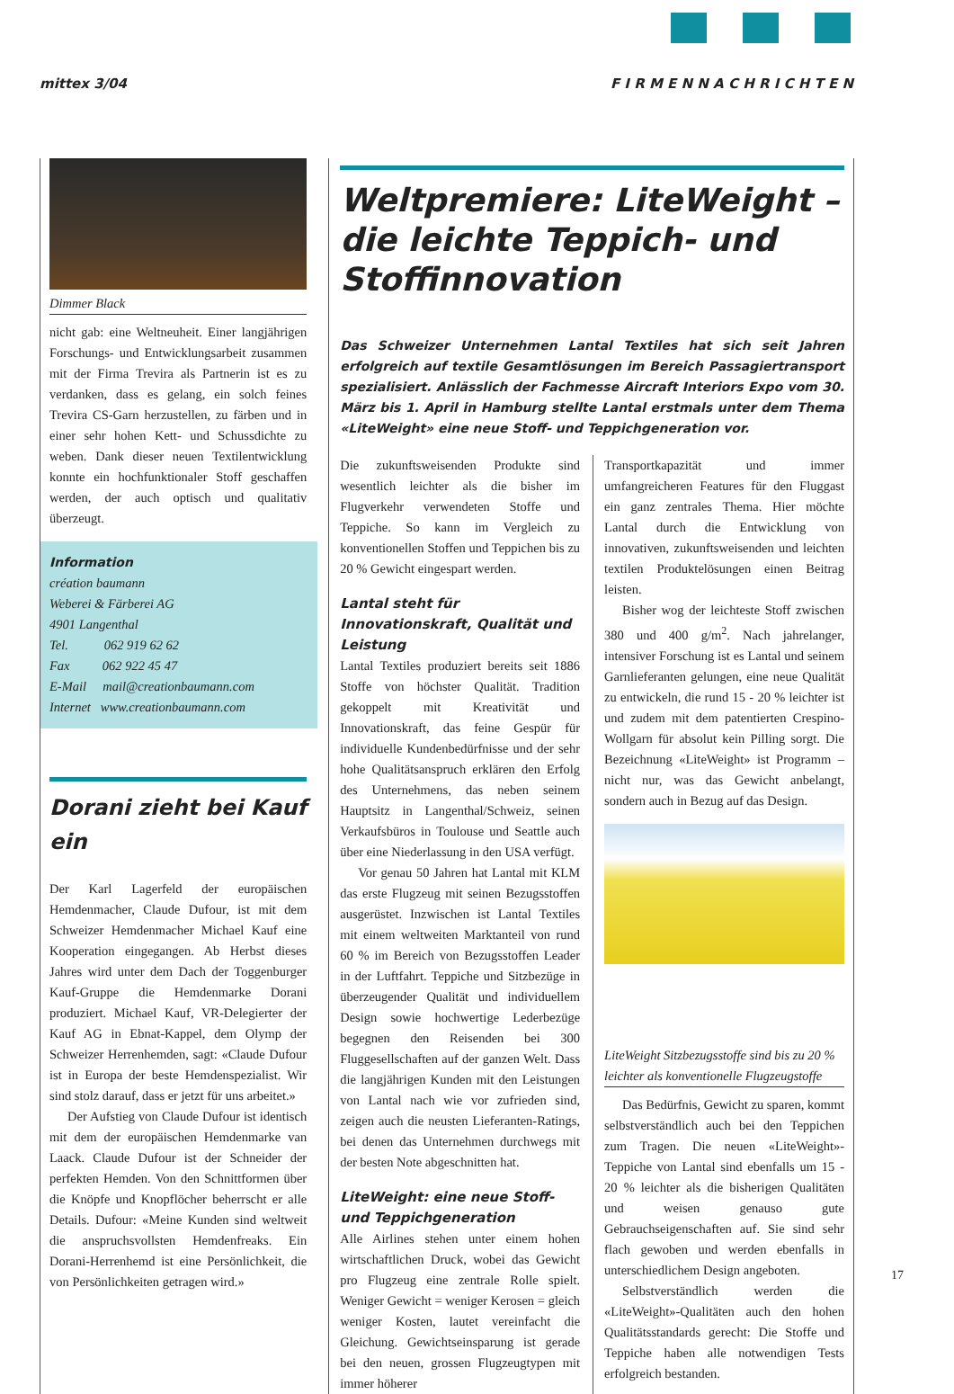mittex 3/04 F I R M E N N A C H R I C H T E N
Dimmer Black
nicht gab: eine Weltneuheit. Einer langjährigen Forschungs- und Entwicklungsarbeit zusammen mit der Firma Trevira als Partnerin ist es zu verdanken, dass es gelang, ein solch feines Trevira CS-Garn herzustellen, zu färben und in einer sehr hohen Kett- und Schussdichte zu weben. Dank dieser neuen Textilentwicklung konnte ein hochfunktionaler Stoff geschaffen werden, der auch optisch und qualitativ überzeugt.
Information
création baumann
Weberei & Färberei AG
4901 Langenthal
Tel. 062 919 62 62
Fax 062 922 45 47
E-Mail mail@creationbaumann.com
Internet www.creationbaumann.com
Dorani zieht bei Kauf ein
Der Karl Lagerfeld der europäischen Hemdenmacher, Claude Dufour, ist mit dem Schweizer Hemdenmacher Michael Kauf eine Kooperation eingegangen. Ab Herbst dieses Jahres wird unter dem Dach der Toggenburger Kauf-Gruppe die Hemdenmarke Dorani produziert. Michael Kauf, VR-Delegierter der Kauf AG in Ebnat-Kappel, dem Olymp der Schweizer Herrenhemden, sagt: «Claude Dufour ist in Europa der beste Hemdenspezialist. Wir sind stolz darauf, dass er jetzt für uns arbeitet.»
Der Aufstieg von Claude Dufour ist identisch mit dem der europäischen Hemdenmarke van Laack. Claude Dufour ist der Schneider der perfekten Hemden. Von den Schnittformen über die Knöpfe und Knopflöcher beherrscht er alle Details. Dufour: «Meine Kunden sind weltweit die anspruchsvollsten Hemdenfreaks. Ein Dorani-Herrenhemd ist eine Persönlichkeit, die von Persönlichkeiten getragen wird.»
Weltpremiere: LiteWeight – die leichte Teppich- und Stoffinnovation
Das Schweizer Unternehmen Lantal Textiles hat sich seit Jahren erfolgreich auf textile Gesamtlösungen im Bereich Passagiertransport spezialisiert. Anlässlich der Fachmesse Aircraft Interiors Expo vom 30. März bis 1. April in Hamburg stellte Lantal erstmals unter dem Thema «LiteWeight» eine neue Stoff- und Teppichgeneration vor.
Die zukunftsweisenden Produkte sind wesentlich leichter als die bisher im Flugverkehr verwendeten Stoffe und Teppiche. So kann im Vergleich zu konventionellen Stoffen und Teppichen bis zu 20 % Gewicht eingespart werden.
Lantal steht für Innovationskraft, Qualität und Leistung
Lantal Textiles produziert bereits seit 1886 Stoffe von höchster Qualität. Tradition gekoppelt mit Kreativität und Innovationskraft, das feine Gespür für individuelle Kundenbedürfnisse und der sehr hohe Qualitätsanspruch erklären den Erfolg des Unternehmens, das neben seinem Hauptsitz in Langenthal/Schweiz, seinen Verkaufsbüros in Toulouse und Seattle auch über eine Niederlassung in den USA verfügt.
Vor genau 50 Jahren hat Lantal mit KLM das erste Flugzeug mit seinen Bezugsstoffen ausgerüstet. Inzwischen ist Lantal Textiles mit einem weltweiten Marktanteil von rund 60 % im Bereich von Bezugsstoffen Leader in der Luftfahrt. Teppiche und Sitzbezüge in überzeugender Qualität und individuellem Design sowie hochwertige Lederbezüge begegnen den Reisenden bei 300 Fluggesellschaften auf der ganzen Welt. Dass die langjährigen Kunden mit den Leistungen von Lantal nach wie vor zufrieden sind, zeigen auch die neusten Lieferanten-Ratings, bei denen das Unternehmen durchwegs mit der besten Note abgeschnitten hat.
LiteWeight: eine neue Stoff- und Teppichgeneration
Alle Airlines stehen unter einem hohen wirtschaftlichen Druck, wobei das Gewicht pro Flugzeug eine zentrale Rolle spielt. Weniger Gewicht = weniger Kerosen = gleich weniger Kosten, lautet vereinfacht die Gleichung. Gewichtseinsparung ist gerade bei den neuen, grossen Flugzeugtypen mit immer höherer
Transportkapazität und immer umfangreicheren Features für den Fluggast ein ganz zentrales Thema. Hier möchte Lantal durch die Entwicklung von innovativen, zukunftsweisenden und leichten textilen Produktelösungen einen Beitrag leisten.
Bisher wog der leichteste Stoff zwischen 380 und 400 g/m<sup>2</sup>. Nach jahrelanger, intensiver Forschung ist es Lantal und seinem Garnlieferanten gelungen, eine neue Qualität zu entwickeln, die rund 15 - 20 % leichter ist und zudem mit dem patentierten Crespino-Wollgarn für absolut kein Pilling sorgt. Die Bezeichnung «LiteWeight» ist Programm – nicht nur, was das Gewicht anbelangt, sondern auch in Bezug auf das Design.
LiteWeight Sitzbezugsstoffe sind bis zu 20 % leichter als konventionelle Flugzeugstoffe
Das Bedürfnis, Gewicht zu sparen, kommt selbstverständlich auch bei den Teppichen zum Tragen. Die neuen «LiteWeight»-Teppiche von Lantal sind ebenfalls um 15 - 20 % leichter als die bisherigen Qualitäten und weisen genauso gute Gebrauchseigenschaften auf. Sie sind sehr flach gewoben und werden ebenfalls in unterschiedlichem Design angeboten.
Selbstverständlich werden die «LiteWeight»-Qualitäten auch den hohen Qualitätsstandards gerecht: Die Stoffe und Teppiche haben alle notwendigen Tests erfolgreich bestanden.
17